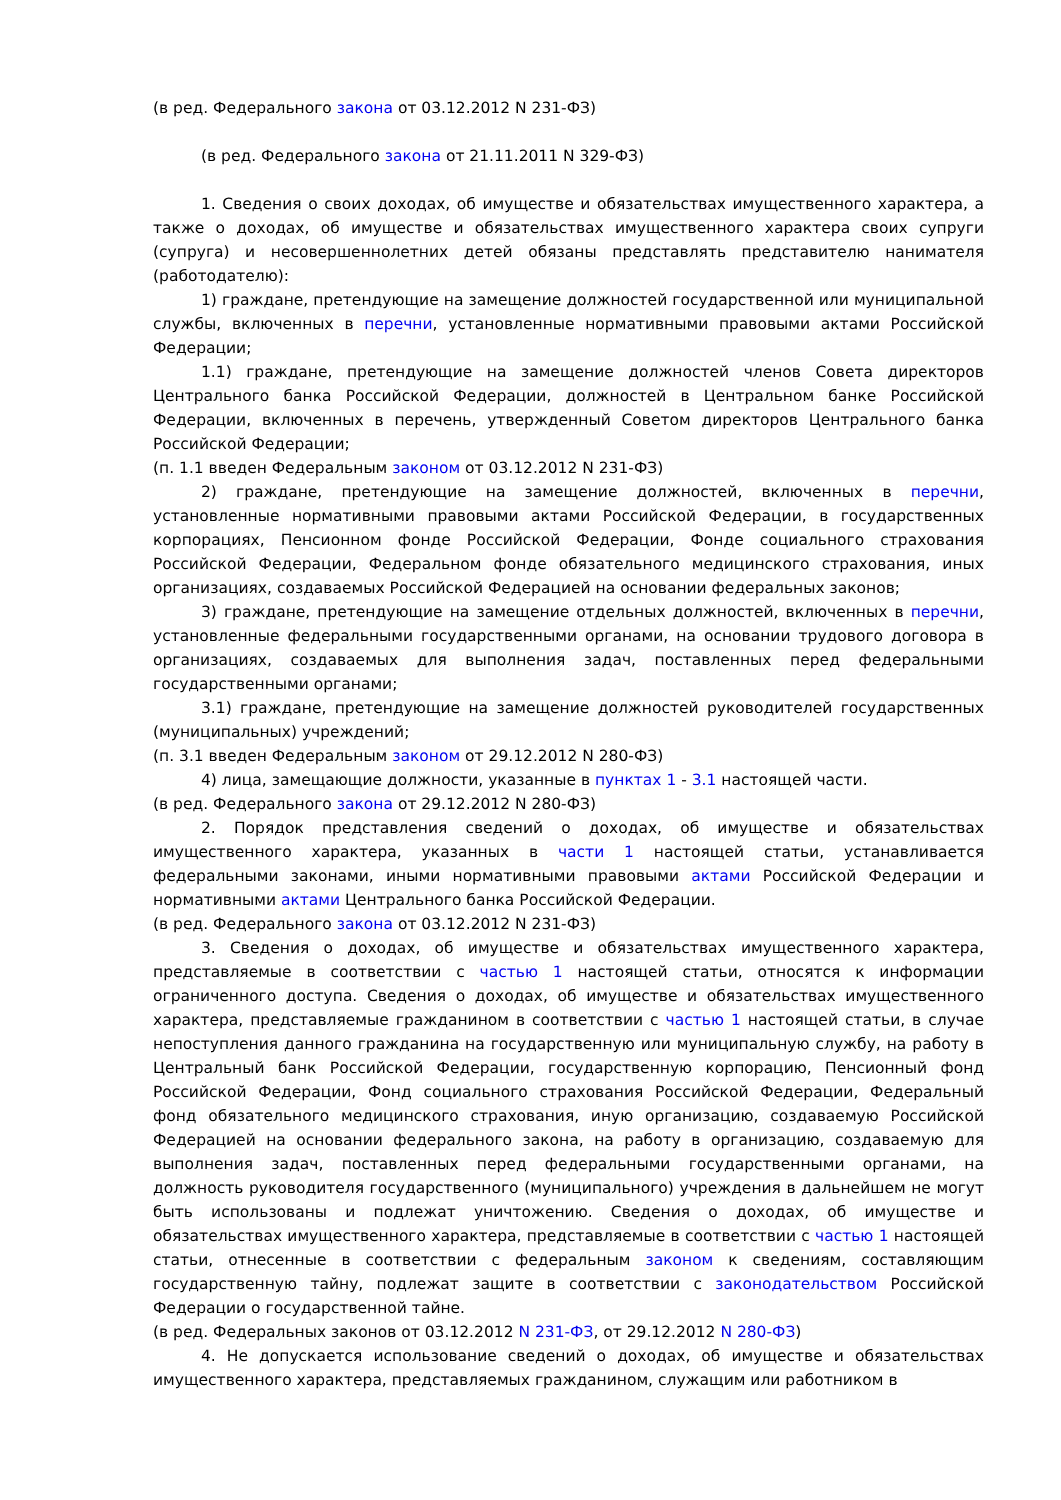(в ред. Федерального закона от 03.12.2012 N 231-ФЗ)
(в ред. Федерального закона от 21.11.2011 N 329-ФЗ)
1. Сведения о своих доходах, об имуществе и обязательствах имущественного характера, а также о доходах, об имуществе и обязательствах имущественного характера своих супруги (супруга) и несовершеннолетних детей обязаны представлять представителю нанимателя (работодателю):
1) граждане, претендующие на замещение должностей государственной или муниципальной службы, включенных в перечни, установленные нормативными правовыми актами Российской Федерации;
1.1) граждане, претендующие на замещение должностей членов Совета директоров Центрального банка Российской Федерации, должностей в Центральном банке Российской Федерации, включенных в перечень, утвержденный Советом директоров Центрального банка Российской Федерации;
(п. 1.1 введен Федеральным законом от 03.12.2012 N 231-ФЗ)
2) граждане, претендующие на замещение должностей, включенных в перечни, установленные нормативными правовыми актами Российской Федерации, в государственных корпорациях, Пенсионном фонде Российской Федерации, Фонде социального страхования Российской Федерации, Федеральном фонде обязательного медицинского страхования, иных организациях, создаваемых Российской Федерацией на основании федеральных законов;
3) граждане, претендующие на замещение отдельных должностей, включенных в перечни, установленные федеральными государственными органами, на основании трудового договора в организациях, создаваемых для выполнения задач, поставленных перед федеральными государственными органами;
3.1) граждане, претендующие на замещение должностей руководителей государственных (муниципальных) учреждений;
(п. 3.1 введен Федеральным законом от 29.12.2012 N 280-ФЗ)
4) лица, замещающие должности, указанные в пунктах 1 - 3.1 настоящей части.
(в ред. Федерального закона от 29.12.2012 N 280-ФЗ)
2. Порядок представления сведений о доходах, об имуществе и обязательствах имущественного характера, указанных в части 1 настоящей статьи, устанавливается федеральными законами, иными нормативными правовыми актами Российской Федерации и нормативными актами Центрального банка Российской Федерации.
(в ред. Федерального закона от 03.12.2012 N 231-ФЗ)
3. Сведения о доходах, об имуществе и обязательствах имущественного характера, представляемые в соответствии с частью 1 настоящей статьи, относятся к информации ограниченного доступа. Сведения о доходах, об имуществе и обязательствах имущественного характера, представляемые гражданином в соответствии с частью 1 настоящей статьи, в случае непоступления данного гражданина на государственную или муниципальную службу, на работу в Центральный банк Российской Федерации, государственную корпорацию, Пенсионный фонд Российской Федерации, Фонд социального страхования Российской Федерации, Федеральный фонд обязательного медицинского страхования, иную организацию, создаваемую Российской Федерацией на основании федерального закона, на работу в организацию, создаваемую для выполнения задач, поставленных перед федеральными государственными органами, на должность руководителя государственного (муниципального) учреждения в дальнейшем не могут быть использованы и подлежат уничтожению. Сведения о доходах, об имуществе и обязательствах имущественного характера, представляемые в соответствии с частью 1 настоящей статьи, отнесенные в соответствии с федеральным законом к сведениям, составляющим государственную тайну, подлежат защите в соответствии с законодательством Российской Федерации о государственной тайне.
(в ред. Федеральных законов от 03.12.2012 N 231-ФЗ, от 29.12.2012 N 280-ФЗ)
4. Не допускается использование сведений о доходах, об имуществе и обязательствах имущественного характера, представляемых гражданином, служащим или работником в